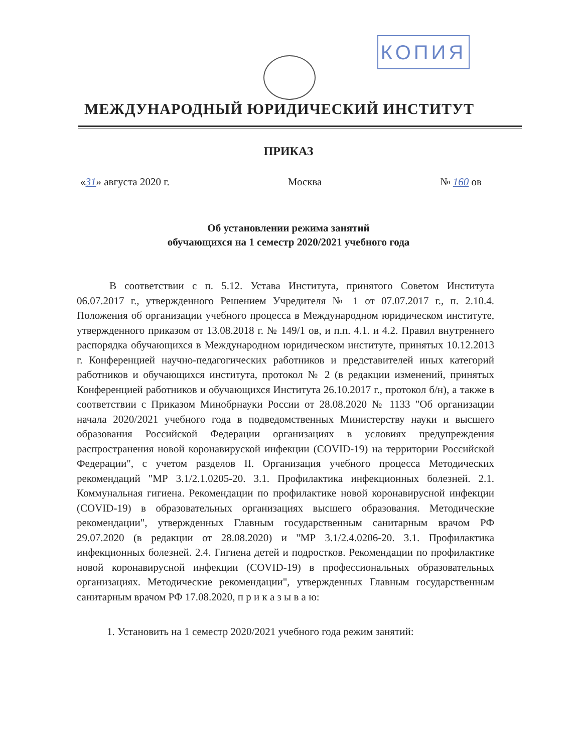КОПИЯ
МЕЖДУНАРОДНЫЙ ЮРИДИЧЕСКИЙ ИНСТИТУТ
ПРИКАЗ
«31» августа 2020 г. Москва № 160 ов
Об установлении режима занятий
обучающихся на 1 семестр 2020/2021 учебного года
В соответствии с п. 5.12. Устава Института, принятого Советом Института 06.07.2017 г., утвержденного Решением Учредителя № 1 от 07.07.2017 г., п. 2.10.4. Положения об организации учебного процесса в Международном юридическом институте, утвержденного приказом от 13.08.2018 г. № 149/1 ов, и п.п. 4.1. и 4.2. Правил внутреннего распорядка обучающихся в Международном юридическом институте, принятых 10.12.2013 г. Конференцией научно-педагогических работников и представителей иных категорий работников и обучающихся института, протокол № 2 (в редакции изменений, принятых Конференцией работников и обучающихся Института 26.10.2017 г., протокол б/н), а также в соответствии с Приказом Минобрнауки России от 28.08.2020 № 1133 "Об организации начала 2020/2021 учебного года в подведомственных Министерству науки и высшего образования Российской Федерации организациях в условиях предупреждения распространения новой коронавируской инфекции (COVID-19) на территории Российской Федерации", с учетом разделов II. Организация учебного процесса Методических рекомендаций "МР 3.1/2.1.0205-20. 3.1. Профилактика инфекционных болезней. 2.1. Коммунальная гигиена. Рекомендации по профилактике новой коронавирусной инфекции (COVID-19) в образовательных организациях высшего образования. Методические рекомендации", утвержденных Главным государственным санитарным врачом РФ 29.07.2020 (в редакции от 28.08.2020) и "МР 3.1/2.4.0206-20. 3.1. Профилактика инфекционных болезней. 2.4. Гигиена детей и подростков. Рекомендации по профилактике новой коронавирусной инфекции (COVID-19) в профессиональных образовательных организациях. Методические рекомендации", утвержденных Главным государственным санитарным врачом РФ 17.08.2020, п р и к а з ы в а ю:
1. Установить на 1 семестр 2020/2021 учебного года режим занятий: